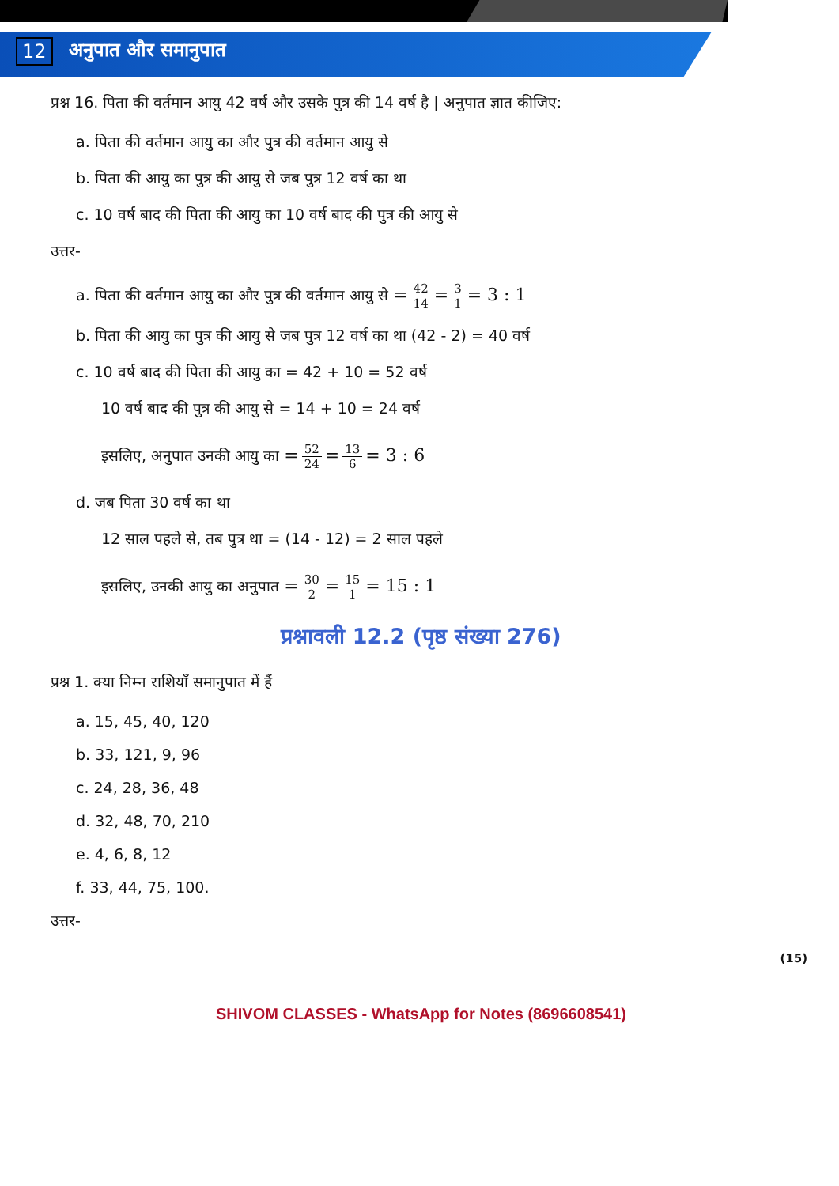12 अनुपात और समानुपात
प्रश्न 16. पिता की वर्तमान आयु 42 वर्ष और उसके पुत्र की 14 वर्ष है | अनुपात ज्ञात कीजिए:
a. पिता की वर्तमान आयु का और पुत्र की वर्तमान आयु से
b. पिता की आयु का पुत्र की आयु से जब पुत्र 12 वर्ष का था
c. 10 वर्ष बाद की पिता की आयु का 10 वर्ष बाद की पुत्र की आयु से
उत्तर-
a. पिता की वर्तमान आयु का और पुत्र की वर्तमान आयु से = 42 14 = 3 1 = 3 : 1
b. पिता की आयु का पुत्र की आयु से जब पुत्र 12 वर्ष का था (42 - 2) = 40 वर्ष
c. 10 वर्ष बाद की पिता की आयु का = 42 + 10 = 52 वर्ष
10 वर्ष बाद की पुत्र की आयु से = 14 + 10 = 24 वर्ष
इसलिए, अनुपात उनकी आयु का = 52 24 = 13 6 = 3 : 6
d. जब पिता 30 वर्ष का था
12 साल पहले से, तब पुत्र था = (14 - 12) = 2 साल पहले
इसलिए, उनकी आयु का अनुपात = 30 2 = 15 1 = 15 : 1
प्रश्नावली 12.2 (पृष्ठ संख्या 276)
प्रश्न 1. क्या निम्न राशियाँ समानुपात में हैं
a. 15, 45, 40, 120
b. 33, 121, 9, 96
c. 24, 28, 36, 48
d. 32, 48, 70, 210
e. 4, 6, 8, 12
f. 33, 44, 75, 100.
उत्तर-
(15)
SHIVOM CLASSES - WhatsApp for Notes (8696608541)